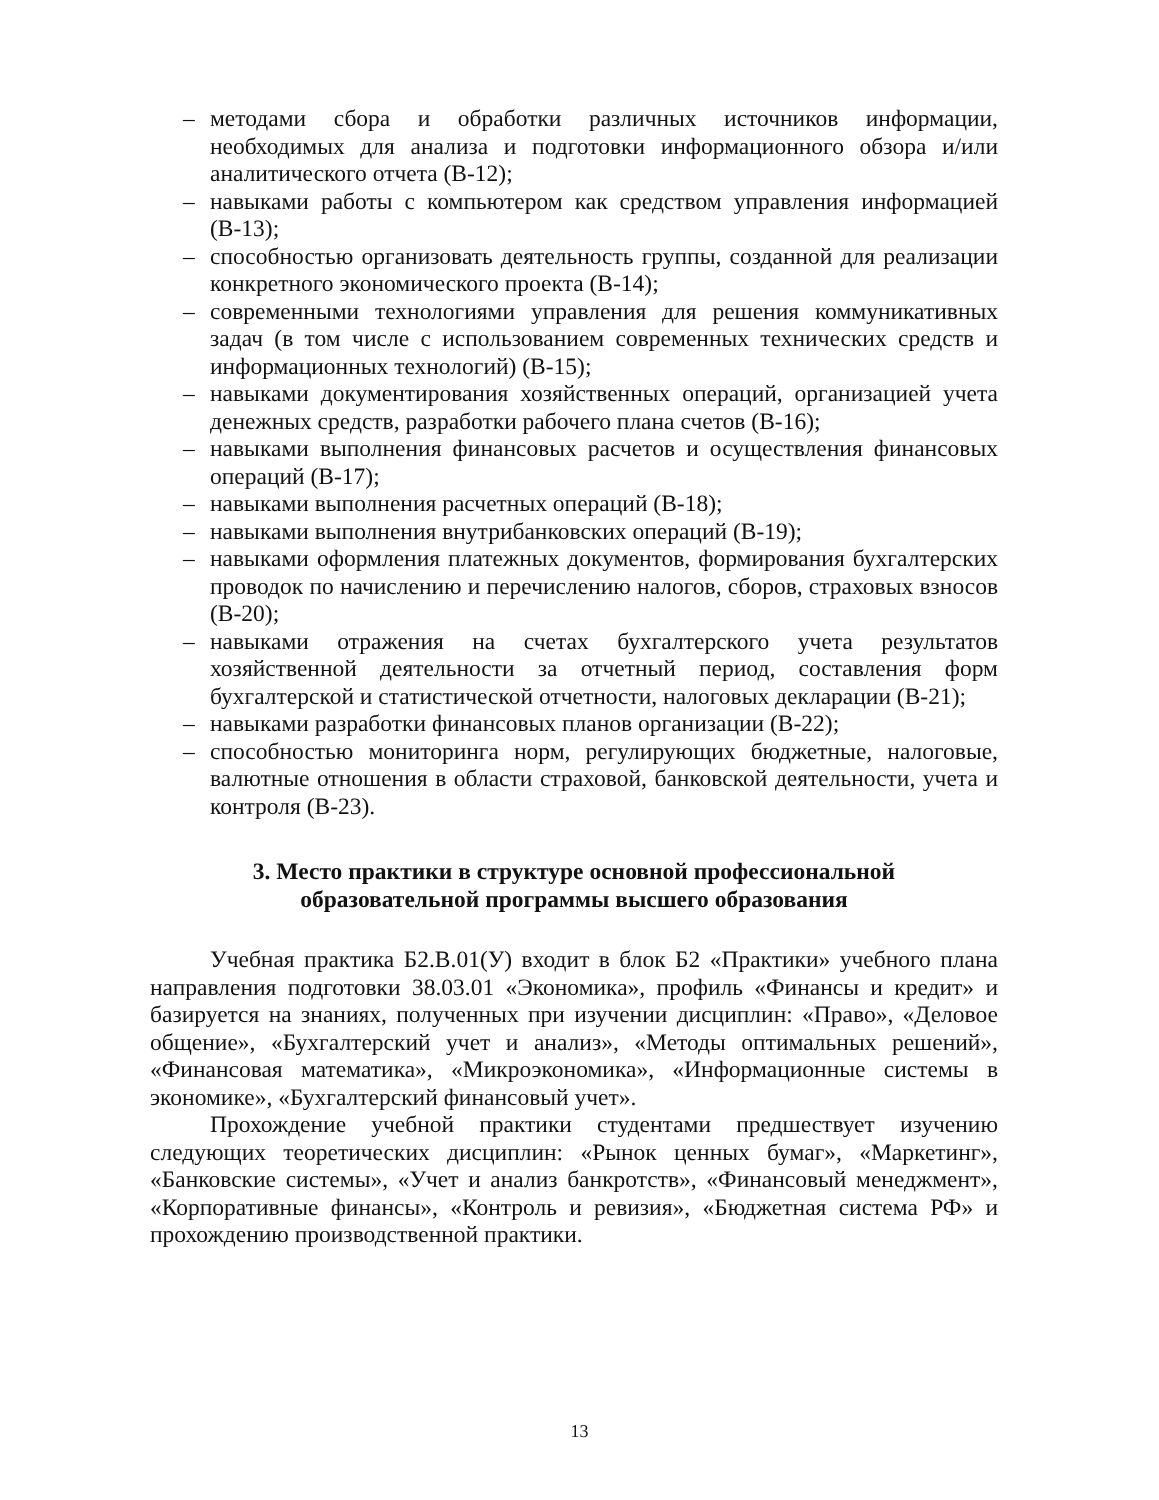– методами сбора и обработки различных источников информации, необходимых для анализа и подготовки информационного обзора и/или аналитического отчета (В-12);
– навыками работы с компьютером как средством управления информацией (В-13);
– способностью организовать деятельность группы, созданной для реализации конкретного экономического проекта (В-14);
– современными технологиями управления для решения коммуникативных задач (в том числе с использованием современных технических средств и информационных технологий) (В-15);
– навыками документирования хозяйственных операций, организацией учета денежных средств, разработки рабочего плана счетов (В-16);
– навыками выполнения финансовых расчетов и осуществления финансовых операций (В-17);
– навыками выполнения расчетных операций (В-18);
– навыками выполнения внутрибанковских операций (В-19);
– навыками оформления платежных документов, формирования бухгалтерских проводок по начислению и перечислению налогов, сборов, страховых взносов (В-20);
– навыками отражения на счетах бухгалтерского учета результатов хозяйственной деятельности за отчетный период, составления форм бухгалтерской и статистической отчетности, налоговых декларации (В-21);
– навыками разработки финансовых планов организации (В-22);
– способностью мониторинга норм, регулирующих бюджетные, налоговые, валютные отношения в области страховой, банковской деятельности, учета и контроля (В-23).
3. Место практики в структуре основной профессиональной
образовательной программы высшего образования
Учебная практика Б2.В.01(У) входит в блок Б2 «Практики» учебного плана направления подготовки 38.03.01 «Экономика», профиль «Финансы и кредит» и базируется на знаниях, полученных при изучении дисциплин: «Право», «Деловое общение», «Бухгалтерский учет и анализ», «Методы оптимальных решений», «Финансовая математика», «Микроэкономика», «Информационные системы в экономике», «Бухгалтерский финансовый учет».
Прохождение учебной практики студентами предшествует изучению следующих теоретических дисциплин: «Рынок ценных бумаг», «Маркетинг», «Банковские системы», «Учет и анализ банкротств», «Финансовый менеджмент», «Корпоративные финансы», «Контроль и ревизия», «Бюджетная система РФ» и прохождению производственной практики.
13